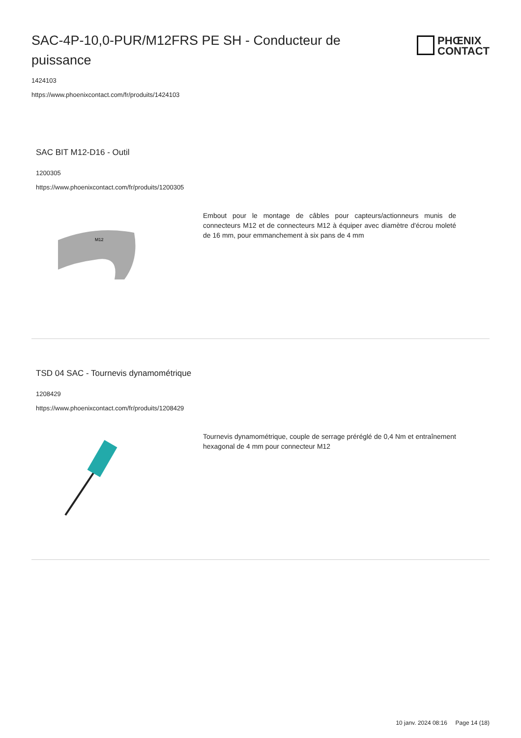SAC-4P-10,0-PUR/M12FRS PE SH - Conducteur de puissance
PHŒNIX
CONTACT
1424103
https://www.phoenixcontact.com/fr/produits/1424103
SAC BIT M12-D16 - Outil
1200305
https://www.phoenixcontact.com/fr/produits/1200305
M12
Embout pour le montage de câbles pour capteurs/actionneurs munis de connecteurs M12 et de connecteurs M12 à équiper avec diamètre d'écrou moleté de 16 mm, pour emmanchement à six pans de 4 mm
TSD 04 SAC - Tournevis dynamométrique
1208429
https://www.phoenixcontact.com/fr/produits/1208429
Tournevis dynamométrique, couple de serrage préréglé de 0,4 Nm et entraînement hexagonal de 4 mm pour connecteur M12
10 janv. 2024 08:16 Page 14 (18)